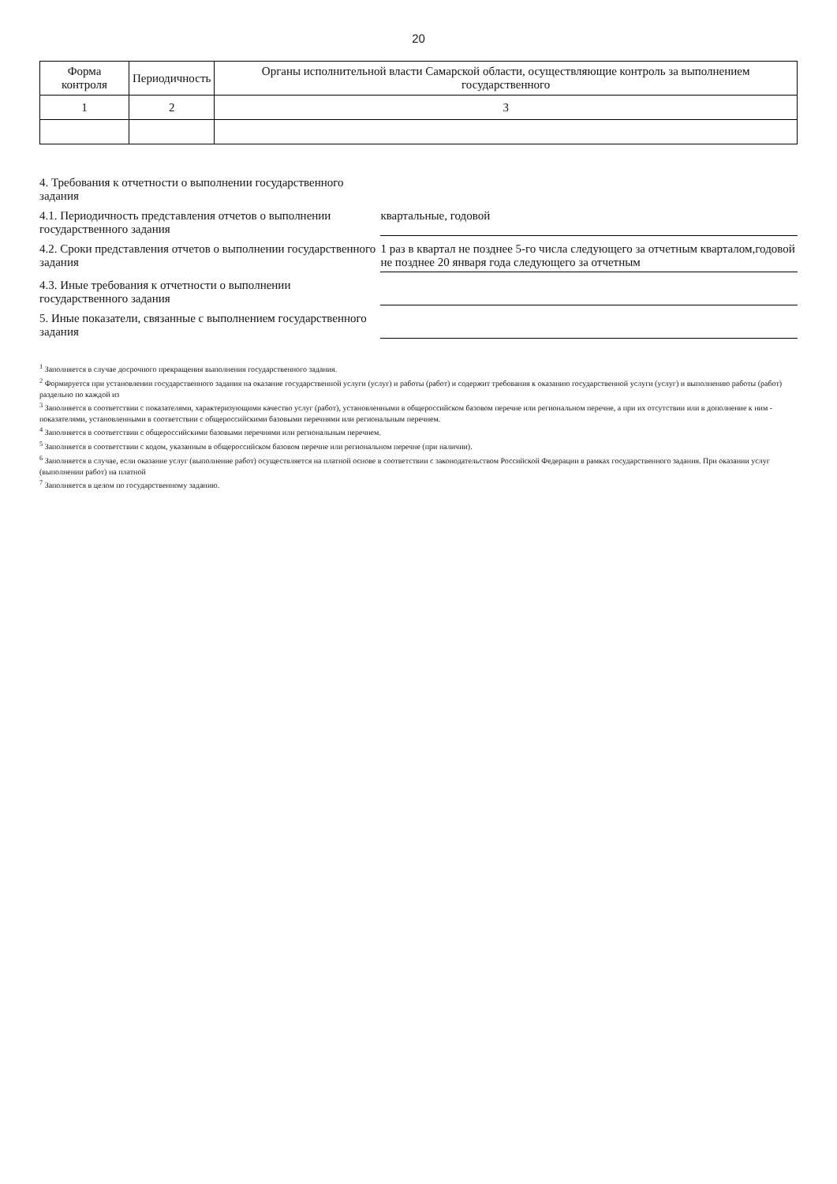20
| Форма контроля | Периодичность | Органы исполнительной власти Самарской области, осуществляющие контроль за выполнением государственного |
| --- | --- | --- |
| 1 | 2 | 3 |
4. Требования к отчетности о выполнении государственного задания
4.1. Периодичность представления отчетов о выполнении государственного задания
квартальные, годовой
4.2. Сроки представления отчетов о выполнении государственного задания
1 раз в квартал не позднее 5-го числа следующего за отчетным кварталом,годовой не позднее 20 января года следующего за отчетным
4.3. Иные требования к отчетности о выполнении государственного задания
5. Иные показатели, связанные с выполнением государственного задания
<sup>1</sup> Заполняется в случае досрочного прекращения выполнения государственного задания.
<sup>2</sup> Формируется при установлении государственного задания на оказание государственной услуги (услуг) и работы (работ) и содержит требования к оказанию государственной услуги (услуг) и выполнению работы (работ) раздельно по каждой из
<sup>3</sup> Заполняется в соответствии с показателями, характеризующими качество услуг (работ), установленными в общероссийском базовом перечне или региональном перечне, а при их отсутствии или в дополнение к ним - показателями, установленными в соответствии с общероссийскими базовыми перечнями или региональным перечнем.
<sup>4</sup> Заполняется в соответствии с общероссийскими базовыми перечнями или региональным перечнем.
<sup>5</sup> Заполняется в соответствии с кодом, указанным в общероссийском базовом перечне или региональном перечне (при наличии).
<sup>6</sup> Заполняется в случае, если оказание услуг (выполнение работ) осуществляется на платной основе в соответствии с законодательством Российской Федерации в рамках государственного задания. При оказании услуг (выполнении работ) на платной
<sup>7</sup> Заполняется в целом по государственному заданию.